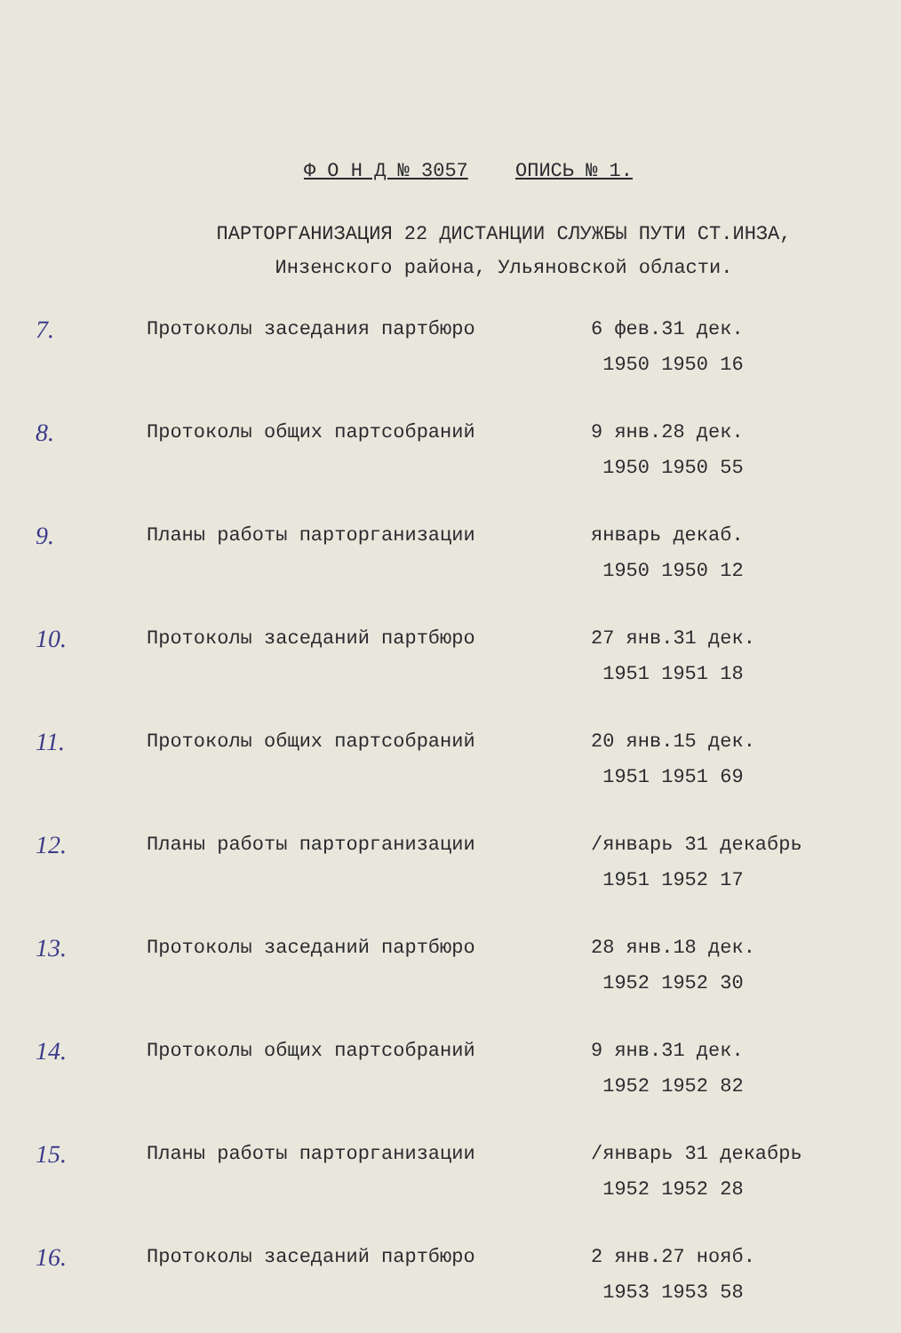Ф О Н Д № 3057 ОПИСЬ № 1.
ПАРТОРГАНИЗАЦИЯ 22 ДИСТАНЦИИ СЛУЖБЫ ПУТИ СТ.ИНЗА,
Инзенского района, Ульяновской области.
| 7. | Протоколы заседания партбюро | 6 фев.31 дек. 1950 1950 16 |
| 8. | Протоколы общих партсобраний | 9 янв.28 дек. 1950 1950 55 |
| 9. | Планы работы парторганизации | январь декаб. 1950 1950 12 |
| 10. | Протоколы заседаний партбюро | 27 янв.31 дек. 1951 1951 18 |
| 11. | Протоколы общих партсобраний | 20 янв.15 дек. 1951 1951 69 |
| 12. | Планы работы парторганизации | /январь 31 декабрь 1951 1952 17 |
| 13. | Протоколы заседаний партбюро | 28 янв.18 дек. 1952 1952 30 |
| 14. | Протоколы общих партсобраний | 9 янв.31 дек. 1952 1952 82 |
| 15. | Планы работы парторганизации | /январь 31 декабрь 1952 1952 28 |
| 16. | Протоколы заседаний партбюро | 2 янв.27 нояб. 1953 1953 58 |